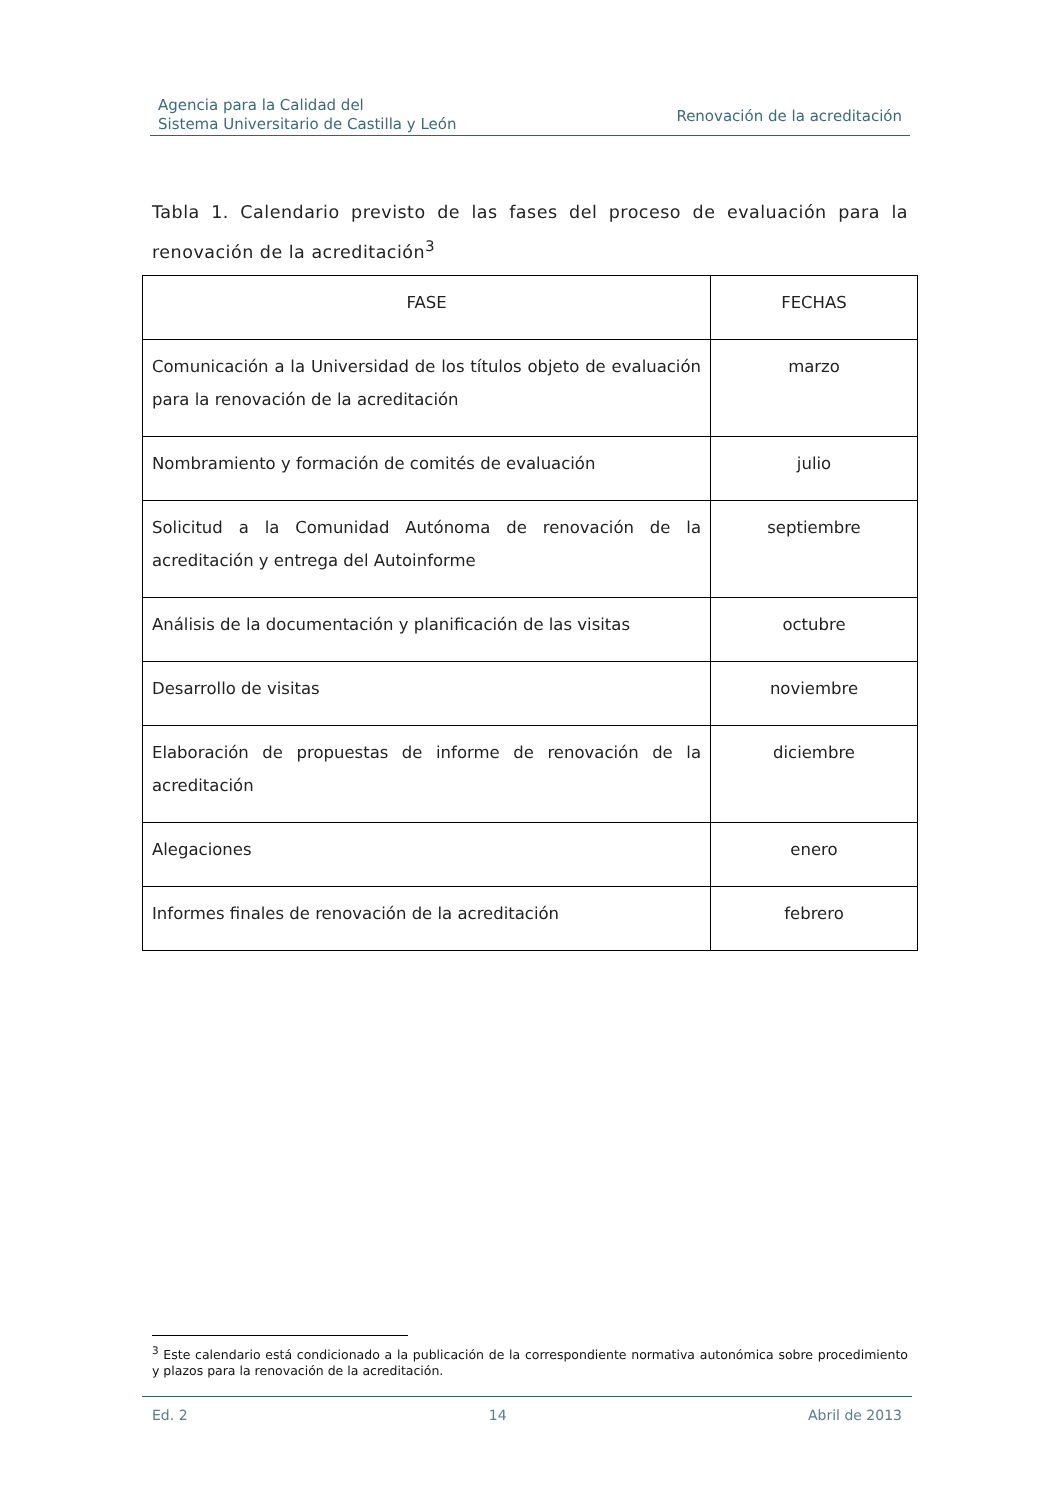Agencia para la Calidad del
Sistema Universitario de Castilla y León
Renovación de la acreditación
Tabla 1. Calendario previsto de las fases del proceso de evaluación para la renovación de la acreditación<sup>3</sup>
| FASE | FECHAS |
| --- | --- |
| Comunicación a la Universidad de los títulos objeto de evaluación para la renovación de la acreditación | marzo |
| Nombramiento y formación de comités de evaluación | julio |
| Solicitud a la Comunidad Autónoma de renovación de la acreditación y entrega del Autoinforme | septiembre |
| Análisis de la documentación y planificación de las visitas | octubre |
| Desarrollo de visitas | noviembre |
| Elaboración de propuestas de informe de renovación de la acreditación | diciembre |
| Alegaciones | enero |
| Informes finales de renovación de la acreditación | febrero |
<sup>3</sup> Este calendario está condicionado a la publicación de la correspondiente normativa autonómica sobre procedimiento y plazos para la renovación de la acreditación.
Ed. 2 14 Abril de 2013